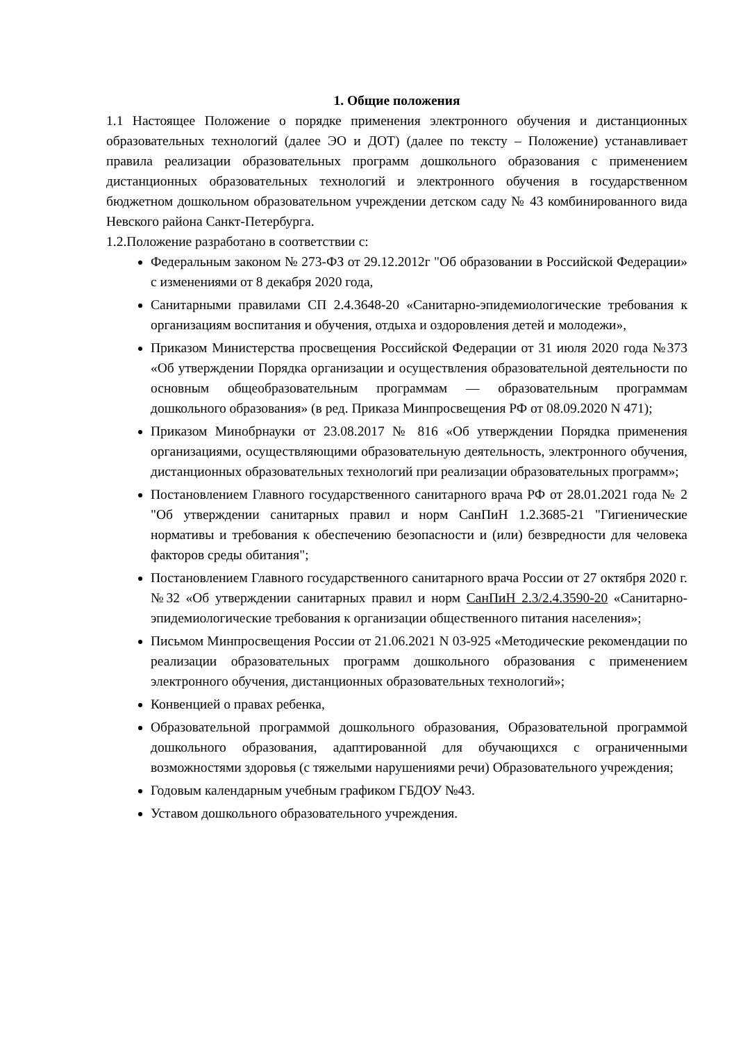1. Общие положения
1.1 Настоящее Положение о порядке применения электронного обучения и дистанционных образовательных технологий (далее ЭО и ДОТ) (далее по тексту – Положение) устанавливает правила реализации образовательных программ дошкольного образования с применением дистанционных образовательных технологий и электронного обучения в государственном бюджетном дошкольном образовательном учреждении детском саду № 43 комбинированного вида Невского района Санкт-Петербурга.
1.2.Положение разработано в соответствии с:
Федеральным законом № 273-ФЗ от 29.12.2012г "Об образовании в Российской Федерации» с изменениями от 8 декабря 2020 года,
Санитарными правилами СП 2.4.3648-20 «Санитарно-эпидемиологические требования к организациям воспитания и обучения, отдыха и оздоровления детей и молодежи»,
Приказом Министерства просвещения Российской Федерации от 31 июля 2020 года №373 «Об утверждении Порядка организации и осуществления образовательной деятельности по основным общеобразовательным программам — образовательным программам дошкольного образования» (в ред. Приказа Минпросвещения РФ от 08.09.2020 N 471);
Приказом Минобрнауки от 23.08.2017 № 816 «Об утверждении Порядка применения организациями, осуществляющими образовательную деятельность, электронного обучения, дистанционных образовательных технологий при реализации образовательных программ»;
Постановлением Главного государственного санитарного врача РФ от 28.01.2021 года № 2 "Об утверждении санитарных правил и норм СанПиН 1.2.3685-21 "Гигиенические нормативы и требования к обеспечению безопасности и (или) безвредности для человека факторов среды обитания";
Постановлением Главного государственного санитарного врача России от 27 октября 2020 г. №32 «Об утверждении санитарных правил и норм СанПиН 2.3/2.4.3590-20 «Санитарно-эпидемиологические требования к организации общественного питания населения»;
Письмом Минпросвещения России от 21.06.2021 N 03-925 «Методические рекомендации по реализации образовательных программ дошкольного образования с применением электронного обучения, дистанционных образовательных технологий»;
Конвенцией о правах ребенка,
Образовательной программой дошкольного образования, Образовательной программой дошкольного образования, адаптированной для обучающихся с ограниченными возможностями здоровья (с тяжелыми нарушениями речи) Образовательного учреждения;
Годовым календарным учебным графиком ГБДОУ №43.
Уставом дошкольного образовательного учреждения.